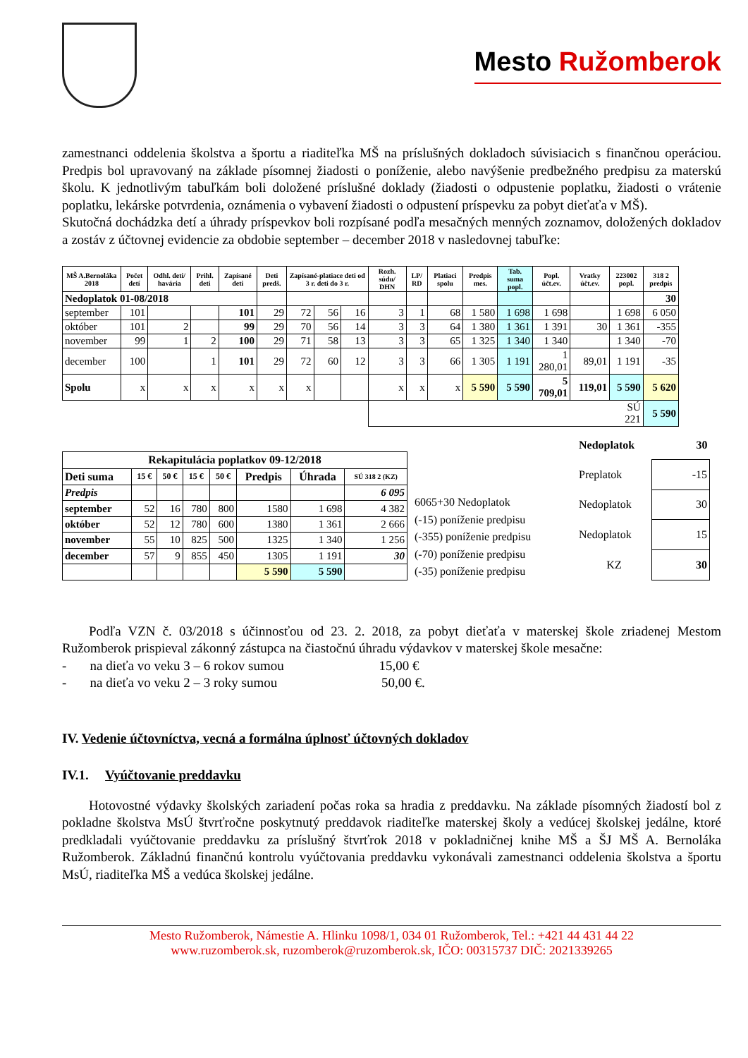Mesto Ružomberok
zamestnanci oddelenia školstva a športu a riaditeľka MŠ na príslušných dokladoch súvisiacich s finančnou operáciou. Predpis bol upravovaný na základe písomnej žiadosti o poníženie, alebo navýšenie predbežného predpisu za materskú školu. K jednotlivým tabuľkám boli doložené príslušné doklady (žiadosti o odpustenie poplatku, žiadosti o vrátenie poplatku, lekárske potvrdenia, oznámenia o vybavení žiadosti o odpustení príspevku za pobyt dieťaťa v MŠ).
Skutočná dochádzka detí a úhrady príspevkov boli rozpísané podľa mesačných menných zoznamov, doložených dokladov a zostáv z účtovnej evidencie za obdobie september – december 2018 v nasledovnej tabuľke:
| MŠ A.Bernoláka 2018 | Počet detí | Odhl. deti/ havária | Prihl. deti | Zapísané deti | Deti predš. | Zapísané-platiace deti od 3 r. deti do 3 r. | | | Rozh. súdu/ DHN | LP/ RD | Platiaci spolu | Predpis mes. | Tab. suma popl. | Popl. účt.ev. | Vratky účt.ev. | 223002 popl. | 318 2 predpis |
| --- | --- | --- | --- | --- | --- | --- | --- | --- | --- | --- | --- | --- | --- | --- | --- | --- | --- |
| Nedoplatok 01-08/2018 | | | | | | | | | | | | | | | | | 30 |
| september | 101 | | | 101 | 29 | 72 | 56 | 16 | 3 | 1 | 68 | 1 580 | 1 698 | 1 698 | | 1 698 | 6 050 |
| október | 101 | 2 | | 99 | 29 | 70 | 56 | 14 | 3 | 3 | 64 | 1 380 | 1 361 | 1 391 | 30 | 1 361 | -355 |
| november | 99 | 1 | 2 | 100 | 29 | 71 | 58 | 13 | 3 | 3 | 65 | 1 325 | 1 340 | 1 340 | | 1 340 | -70 |
| december | 100 | | 1 | 101 | 29 | 72 | 60 | 12 | 3 | 3 | 66 | 1 305 | 1 191 | 1 280,01 | 89,01 | 1 191 | -35 |
| Spolu | x | x | x | x | x | x | | | x | x | x | 5 590 | 5 590 | 5 709,01 | 119,01 | 5 590 | 5 620 |
| | | | | | | | | | | | | | | | | SÚ 221 | 5 590 |
| Rekapitulácia poplatkov 09-12/2018 | | | | | | | |
| --- | --- | --- | --- | --- | --- | --- | --- |
| Deti suma | 15 € | 50 € | 15 € | 50 € | Predpis | Úhrada | SÚ 318 2 (KZ) |
| Predpis | | | | | | | 6 095 |
| september | 52 | 16 | 780 | 800 | 1580 | 1 698 | 4 382 |
| október | 52 | 12 | 780 | 600 | 1380 | 1 361 | 2 666 |
| november | 55 | 10 | 825 | 500 | 1325 | 1 340 | 1 256 |
| december | 57 | 9 | 855 | 450 | 1305 | 1 191 | 30 |
| | | | | | 5 590 | 5 590 | |
6065+30 Nedoplatok
(-15) poníženie predpisu
(-355) poníženie predpisu
(-70) poníženie predpisu
(-35) poníženie predpisu
| Nedoplatok | 30 |
| Preplatok | -15 |
| Nedoplatok | 30 |
| Nedoplatok | 15 |
| KZ | 30 |
Podľa VZN č. 03/2018 s účinnosťou od 23. 2. 2018, za pobyt dieťaťa v materskej škole zriadenej Mestom Ružomberok prispieval zákonný zástupca na čiastočnú úhradu výdavkov v materskej škole mesačne:
- na dieťa vo veku 3 – 6 rokov sumou 15,00 €
- na dieťa vo veku 2 – 3 roky sumou 50,00 €.
IV. Vedenie účtovníctva, vecná a formálna úplnosť účtovných dokladov
IV.1. Vyúčtovanie preddavku
Hotovostné výdavky školských zariadení počas roka sa hradia z preddavku. Na základe písomných žiadostí bol z pokladne školstva MsÚ štvrťročne poskytnutý preddavok riaditeľke materskej školy a vedúcej školskej jedálne, ktoré predkladali vyúčtovanie preddavku za príslušný štvrťrok 2018 v pokladničnej knihe MŠ a ŠJ MŠ A. Bernoláka Ružomberok. Základnú finančnú kontrolu vyúčtovania preddavku vykonávali zamestnanci oddelenia školstva a športu MsÚ, riaditeľka MŠ a vedúca školskej jedálne.
Mesto Ružomberok, Námestie A. Hlinku 1098/1, 034 01 Ružomberok, Tel.: +421 44 431 44 22
www.ruzomberok.sk, ruzomberok@ruzomberok.sk, IČO: 00315737 DIČ: 2021339265